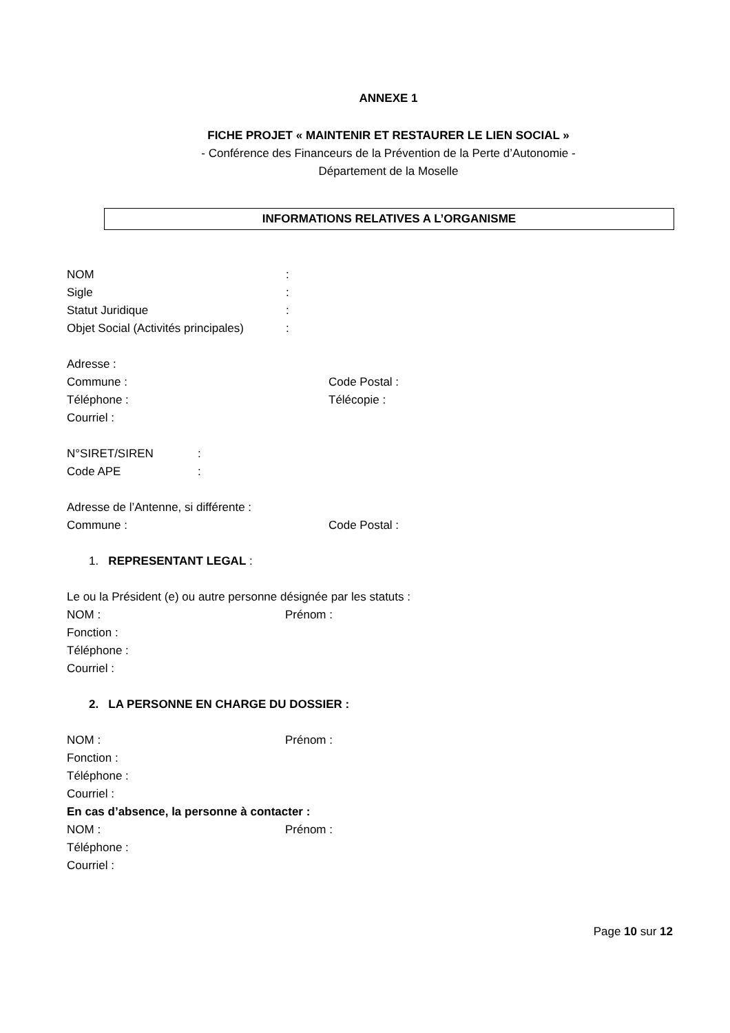ANNEXE 1
FICHE PROJET « MAINTENIR ET RESTAURER LE LIEN SOCIAL »
- Conférence des Financeurs de la Prévention de la Perte d’Autonomie -
Département de la Moselle
INFORMATIONS RELATIVES A L’ORGANISME
NOM:
Sigle:
Statut Juridique:
Objet Social (Activités principales):
Adresse :
Commune : Code Postal :
Téléphone : Télécopie :
Courriel :
N°SIRET/SIREN:
Code APE:
Adresse de l’Antenne, si différente :
Commune : Code Postal :
1. REPRESENTANT LEGAL :
Le ou la Président (e) ou autre personne désignée par les statuts :
NOM : Prénom :
Fonction :
Téléphone :
Courriel :
2. LA PERSONNE EN CHARGE DU DOSSIER :
NOM : Prénom :
Fonction :
Téléphone :
Courriel :
En cas d’absence, la personne à contacter :
NOM : Prénom :
Téléphone :
Courriel :
Page 10 sur 12